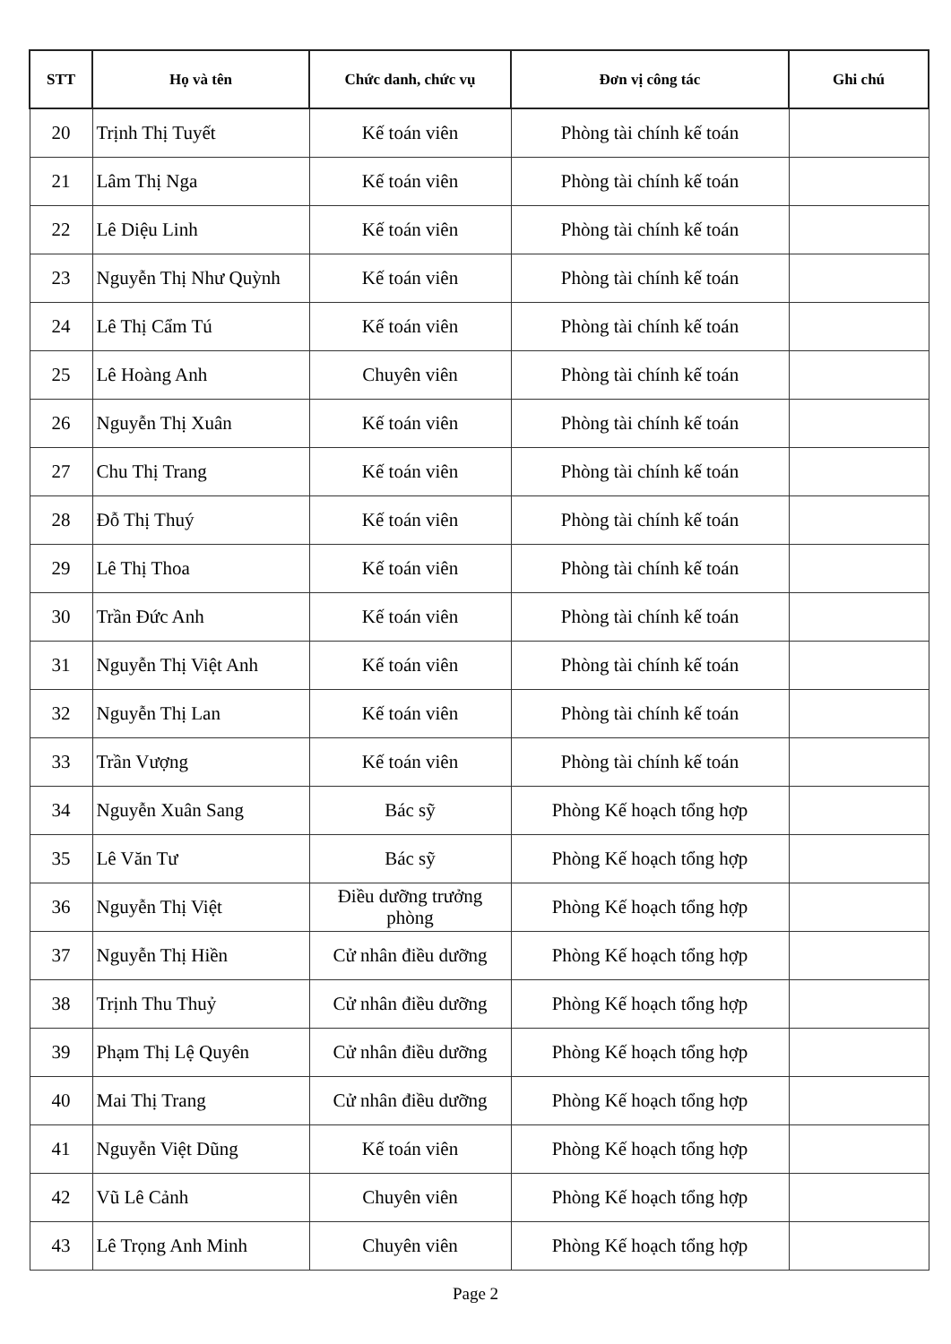| STT | Họ và tên | Chức danh, chức vụ | Đơn vị công tác | Ghi chú |
| --- | --- | --- | --- | --- |
| 20 | Trịnh Thị Tuyết | Kế toán viên | Phòng tài chính kế toán | |
| 21 | Lâm Thị Nga | Kế toán viên | Phòng tài chính kế toán | |
| 22 | Lê Diệu Linh | Kế toán viên | Phòng tài chính kế toán | |
| 23 | Nguyễn Thị Như Quỳnh | Kế toán viên | Phòng tài chính kế toán | |
| 24 | Lê Thị Cẩm Tú | Kế toán viên | Phòng tài chính kế toán | |
| 25 | Lê Hoàng Anh | Chuyên viên | Phòng tài chính kế toán | |
| 26 | Nguyễn Thị Xuân | Kế toán viên | Phòng tài chính kế toán | |
| 27 | Chu Thị Trang | Kế toán viên | Phòng tài chính kế toán | |
| 28 | Đỗ Thị Thuý | Kế toán viên | Phòng tài chính kế toán | |
| 29 | Lê Thị Thoa | Kế toán viên | Phòng tài chính kế toán | |
| 30 | Trần Đức Anh | Kế toán viên | Phòng tài chính kế toán | |
| 31 | Nguyễn Thị Việt Anh | Kế toán viên | Phòng tài chính kế toán | |
| 32 | Nguyễn Thị Lan | Kế toán viên | Phòng tài chính kế toán | |
| 33 | Trần Vượng | Kế toán viên | Phòng tài chính kế toán | |
| 34 | Nguyễn Xuân Sang | Bác sỹ | Phòng Kế hoạch tổng hợp | |
| 35 | Lê Văn Tư | Bác sỹ | Phòng Kế hoạch tổng hợp | |
| 36 | Nguyễn Thị Việt | Điều dưỡng trưởng phòng | Phòng Kế hoạch tổng hợp | |
| 37 | Nguyễn Thị Hiền | Cử nhân điều dưỡng | Phòng Kế hoạch tổng hợp | |
| 38 | Trịnh Thu Thuỷ | Cử nhân điều dưỡng | Phòng Kế hoạch tổng hợp | |
| 39 | Phạm Thị Lệ Quyên | Cử nhân điều dưỡng | Phòng Kế hoạch tổng hợp | |
| 40 | Mai Thị Trang | Cử nhân điều dưỡng | Phòng Kế hoạch tổng hợp | |
| 41 | Nguyễn Việt Dũng | Kế toán viên | Phòng Kế hoạch tổng hợp | |
| 42 | Vũ Lê Cảnh | Chuyên viên | Phòng Kế hoạch tổng hợp | |
| 43 | Lê Trọng Anh Minh | Chuyên viên | Phòng Kế hoạch tổng hợp | |
Page 2